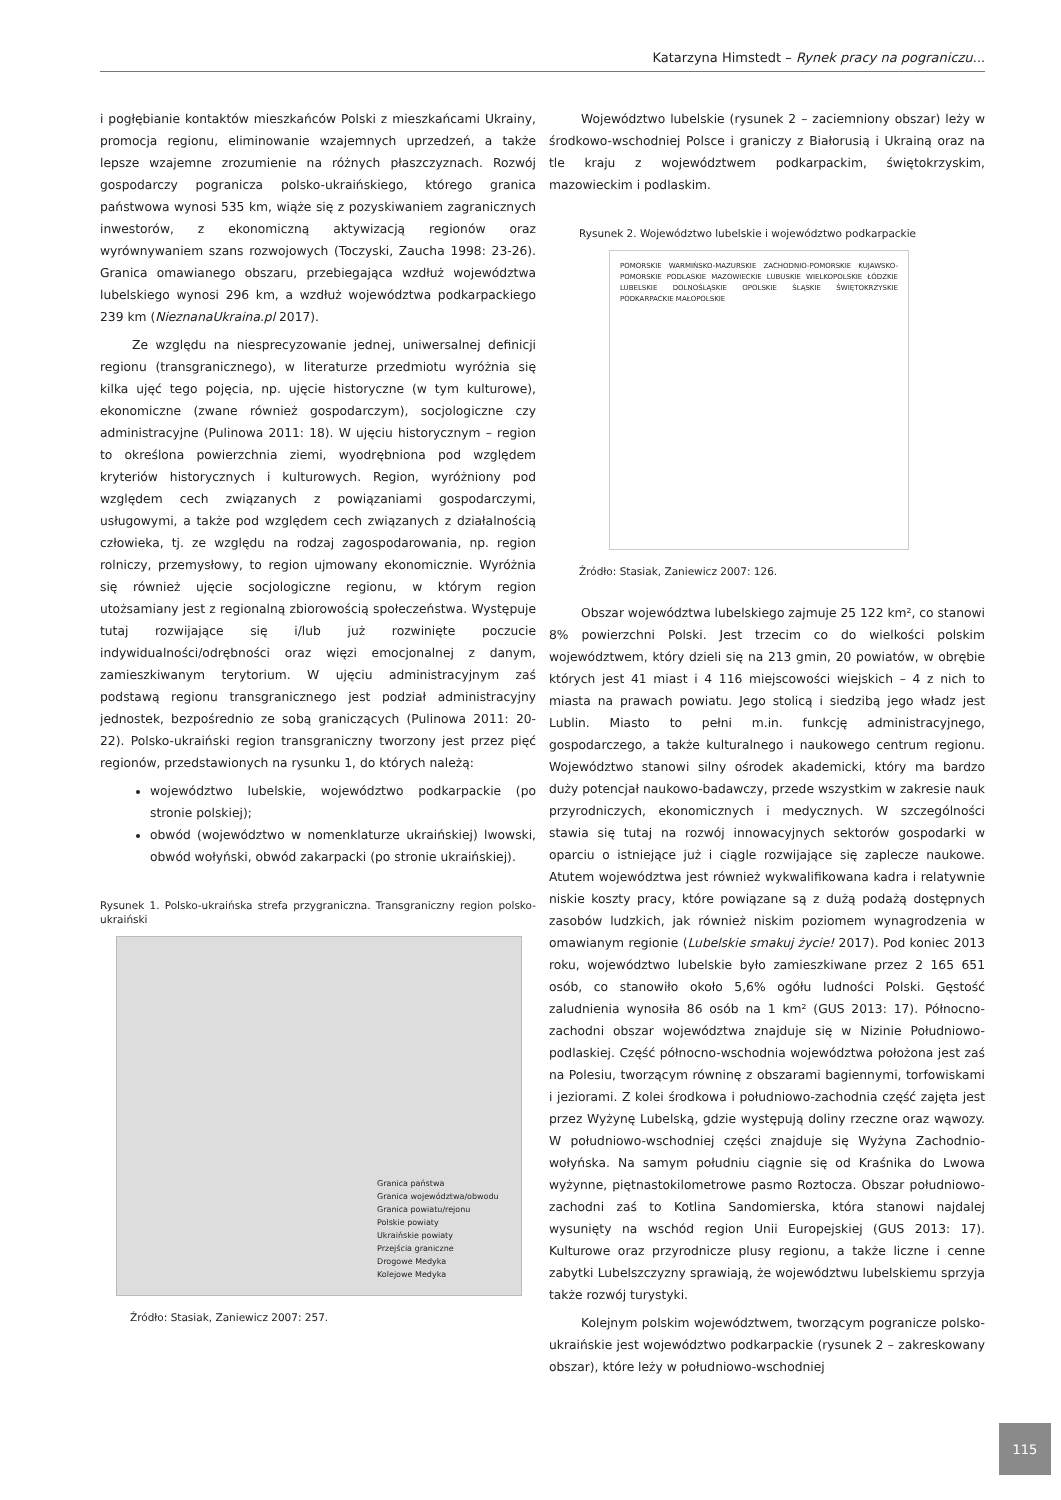Katarzyna Himstedt – Rynek pracy na pograniczu...
i pogłębianie kontaktów mieszkańców Polski z mieszkańcami Ukrainy, promocja regionu, eliminowanie wzajemnych uprzedzeń, a także lepsze wzajemne zrozumienie na różnych płaszczyznach. Rozwój gospodarczy pogranicza polsko-ukraińskiego, którego granica państwowa wynosi 535 km, wiąże się z pozyskiwaniem zagranicznych inwestorów, z ekonomiczną aktywizacją regionów oraz wyrównywaniem szans rozwojowych (Toczyski, Zaucha 1998: 23-26). Granica omawianego obszaru, przebiegająca wzdłuż województwa lubelskiego wynosi 296 km, a wzdłuż województwa podkarpackiego 239 km (NieznanaUkraina.pl 2017).
Ze względu na niesprecyzowanie jednej, uniwersalnej definicji regionu (transgranicznego), w literaturze przedmiotu wyróżnia się kilka ujęć tego pojęcia, np. ujęcie historyczne (w tym kulturowe), ekonomiczne (zwane również gospodarczym), socjologiczne czy administracyjne (Pulinowa 2011: 18). W ujęciu historycznym – region to określona powierzchnia ziemi, wyodrębniona pod względem kryteriów historycznych i kulturowych. Region, wyróżniony pod względem cech związanych z powiązaniami gospodarczymi, usługowymi, a także pod względem cech związanych z działalnością człowieka, tj. ze względu na rodzaj zagospodarowania, np. region rolniczy, przemysłowy, to region ujmowany ekonomicznie. Wyróżnia się również ujęcie socjologiczne regionu, w którym region utożsamiany jest z regionalną zbiorowością społeczeństwa. Występuje tutaj rozwijające się i/lub już rozwinięte poczucie indywidualności/odrębności oraz więzi emocjonalnej z danym, zamieszkiwanym terytorium. W ujęciu administracyjnym zaś podstawą regionu transgranicznego jest podział administracyjny jednostek, bezpośrednio ze sobą graniczących (Pulinowa 2011: 20-22). Polsko-ukraiński region transgraniczny tworzony jest przez pięć regionów, przedstawionych na rysunku 1, do których należą:
województwo lubelskie, województwo podkarpackie (po stronie polskiej);
obwód (województwo w nomenklaturze ukraińskiej) lwowski, obwód wołyński, obwód zakarpacki (po stronie ukraińskiej).
Rysunek 1. Polsko-ukraińska strefa przygraniczna. Transgraniczny region polsko-ukraiński
Granica państwa
Granica województwa/obwodu
Granica powiatu/rejonu
Polskie powiaty
Ukraińskie powiaty
Przejścia graniczne
Drogowe Medyka
Kolejowe Medyka
Źródło: Stasiak, Zaniewicz 2007: 257.
Województwo lubelskie (rysunek 2 – zaciemniony obszar) leży w środkowo-wschodniej Polsce i graniczy z Białorusią i Ukrainą oraz na tle kraju z województwem podkarpackim, świętokrzyskim, mazowieckim i podlaskim.
Rysunek 2. Województwo lubelskie i województwo podkarpackie
POMORSKIE WARMIŃSKO-MAZURSKIE ZACHODNIO-POMORSKIE KUJAWSKO-POMORSKIE PODLASKIE MAZOWIECKIE LUBUSKIE WIELKOPOLSKIE ŁÓDZKIE LUBELSKIE DOLNOŚLĄSKIE OPOLSKIE ŚLĄSKIE ŚWIĘTOKRZYSKIE PODKARPACKIE MAŁOPOLSKIE
Źródło: Stasiak, Zaniewicz 2007: 126.
Obszar województwa lubelskiego zajmuje 25 122 km², co stanowi 8% powierzchni Polski. Jest trzecim co do wielkości polskim województwem, który dzieli się na 213 gmin, 20 powiatów, w obrębie których jest 41 miast i 4 116 miejscowości wiejskich – 4 z nich to miasta na prawach powiatu. Jego stolicą i siedzibą jego władz jest Lublin. Miasto to pełni m.in. funkcję administracyjnego, gospodarczego, a także kulturalnego i naukowego centrum regionu. Województwo stanowi silny ośrodek akademicki, który ma bardzo duży potencjał naukowo-badawczy, przede wszystkim w zakresie nauk przyrodniczych, ekonomicznych i medycznych. W szczególności stawia się tutaj na rozwój innowacyjnych sektorów gospodarki w oparciu o istniejące już i ciągle rozwijające się zaplecze naukowe. Atutem województwa jest również wykwalifikowana kadra i relatywnie niskie koszty pracy, które powiązane są z dużą podażą dostępnych zasobów ludzkich, jak również niskim poziomem wynagrodzenia w omawianym regionie (Lubelskie smakuj życie! 2017). Pod koniec 2013 roku, województwo lubelskie było zamieszkiwane przez 2 165 651 osób, co stanowiło około 5,6% ogółu ludności Polski. Gęstość zaludnienia wynosiła 86 osób na 1 km² (GUS 2013: 17). Północno-zachodni obszar województwa znajduje się w Nizinie Południowo-podlaskiej. Część północno-wschodnia województwa położona jest zaś na Polesiu, tworzącym równinę z obszarami bagiennymi, torfowiskami i jeziorami. Z kolei środkowa i południowo-zachodnia część zajęta jest przez Wyżynę Lubelską, gdzie występują doliny rzeczne oraz wąwozy. W południowo-wschodniej części znajduje się Wyżyna Zachodnio-wołyńska. Na samym południu ciągnie się od Kraśnika do Lwowa wyżynne, piętnastokilometrowe pasmo Roztocza. Obszar południowo-zachodni zaś to Kotlina Sandomierska, która stanowi najdalej wysunięty na wschód region Unii Europejskiej (GUS 2013: 17). Kulturowe oraz przyrodnicze plusy regionu, a także liczne i cenne zabytki Lubelszczyzny sprawiają, że województwu lubelskiemu sprzyja także rozwój turystyki.
Kolejnym polskim województwem, tworzącym pogranicze polsko-ukraińskie jest województwo podkarpackie (rysunek 2 – zakreskowany obszar), które leży w południowo-wschodniej
115